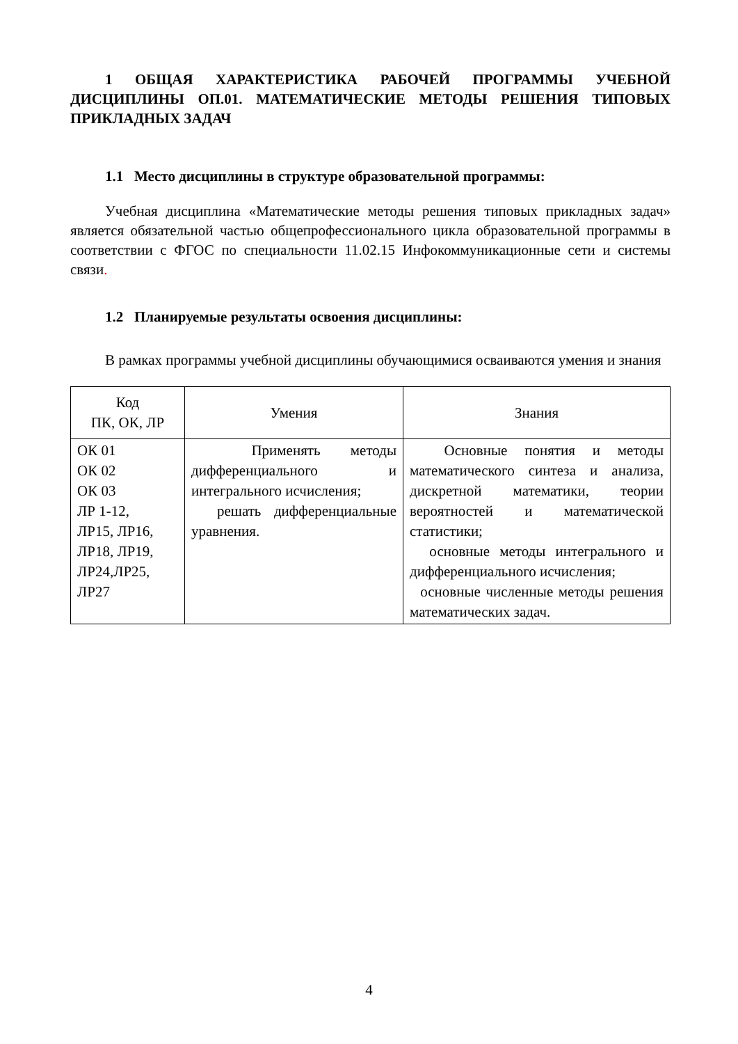1 ОБЩАЯ ХАРАКТЕРИСТИКА РАБОЧЕЙ ПРОГРАММЫ УЧЕБНОЙ ДИСЦИПЛИНЫ ОП.01. МАТЕМАТИЧЕСКИЕ МЕТОДЫ РЕШЕНИЯ ТИПОВЫХ ПРИКЛАДНЫХ ЗАДАЧ
1.1 Место дисциплины в структуре образовательной программы:
Учебная дисциплина «Математические методы решения типовых прикладных задач» является обязательной частью общепрофессионального цикла образовательной программы в соответствии с ФГОС по специальности 11.02.15 Инфокоммуникационные сети и системы связи.
1.2 Планируемые результаты освоения дисциплины:
В рамках программы учебной дисциплины обучающимися осваиваются умения и знания
| Код ПК, ОК, ЛР | Умения | Знания |
| --- | --- | --- |
| ОК 01 ОК 02 ОК 03 ЛР 1-12, ЛР15, ЛР16, ЛР18, ЛР19, ЛР24,ЛР25, ЛР27 | Применять методы дифференциального и интегрального исчисления; решать дифференциальные уравнения. | Основные понятия и методы математического синтеза и анализа, дискретной математики, теории вероятностей и математической статистики; основные методы интегрального и дифференциального исчисления; основные численные методы решения математических задач. |
4